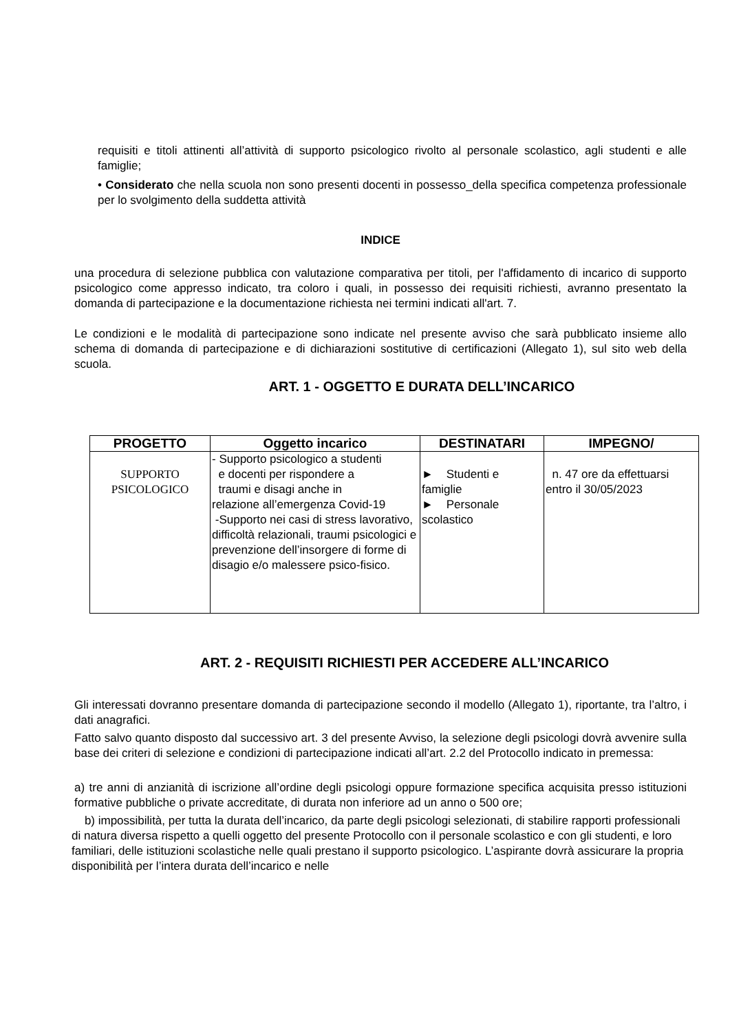requisiti e titoli attinenti all’attività di supporto psicologico rivolto al personale scolastico, agli studenti e alle famiglie;
• Considerato che nella scuola non sono presenti docenti in possesso_della specifica competenza professionale per lo svolgimento della suddetta attività
INDICE
una procedura di selezione pubblica con valutazione comparativa per titoli, per l'affidamento di incarico di supporto psicologico come appresso indicato, tra coloro i quali, in possesso dei requisiti richiesti, avranno presentato la domanda di partecipazione e la documentazione richiesta nei termini indicati all'art. 7.
Le condizioni e le modalità di partecipazione sono indicate nel presente avviso che sarà pubblicato insieme allo schema di domanda di partecipazione e di dichiarazioni sostitutive di certificazioni (Allegato 1), sul sito web della scuola.
ART. 1 - OGGETTO E DURATA DELL’INCARICO
| PROGETTO | Oggetto incarico | DESTINATARI | IMPEGNO/ |
| --- | --- | --- | --- |
| SUPPORTO PSICOLOGICO | - Supporto psicologico a studenti e docenti per rispondere a traumi e disagi anche in relazione all’emergenza Covid-19 -Supporto nei casi di stress lavorativo, difficoltà relazionali, traumi psicologici e prevenzione dell’insorgere di forme di disagio e/o malessere psico-fisico. | ► Studenti e famiglie ► Personale scolastico | n. 47 ore da effettuarsi entro il 30/05/2023 |
ART. 2 - REQUISITI RICHIESTI PER ACCEDERE ALL’INCARICO
Gli interessati dovranno presentare domanda di partecipazione secondo il modello (Allegato 1), riportante, tra l’altro, i dati anagrafici.
Fatto salvo quanto disposto dal successivo art. 3 del presente Avviso, la selezione degli psicologi dovrà avvenire sulla base dei criteri di selezione e condizioni di partecipazione indicati all’art. 2.2 del Protocollo indicato in premessa:
a) tre anni di anzianità di iscrizione all’ordine degli psicologi oppure formazione specifica acquisita presso istituzioni formative pubbliche o private accreditate, di durata non inferiore ad un anno o 500 ore;
b) impossibilità, per tutta la durata dell’incarico, da parte degli psicologi selezionati, di stabilire rapporti professionali di natura diversa rispetto a quelli oggetto del presente Protocollo con il personale scolastico e con gli studenti, e loro familiari, delle istituzioni scolastiche nelle quali prestano il supporto psicologico. L’aspirante dovrà assicurare la propria disponibilità per l’intera durata dell’incarico e nelle